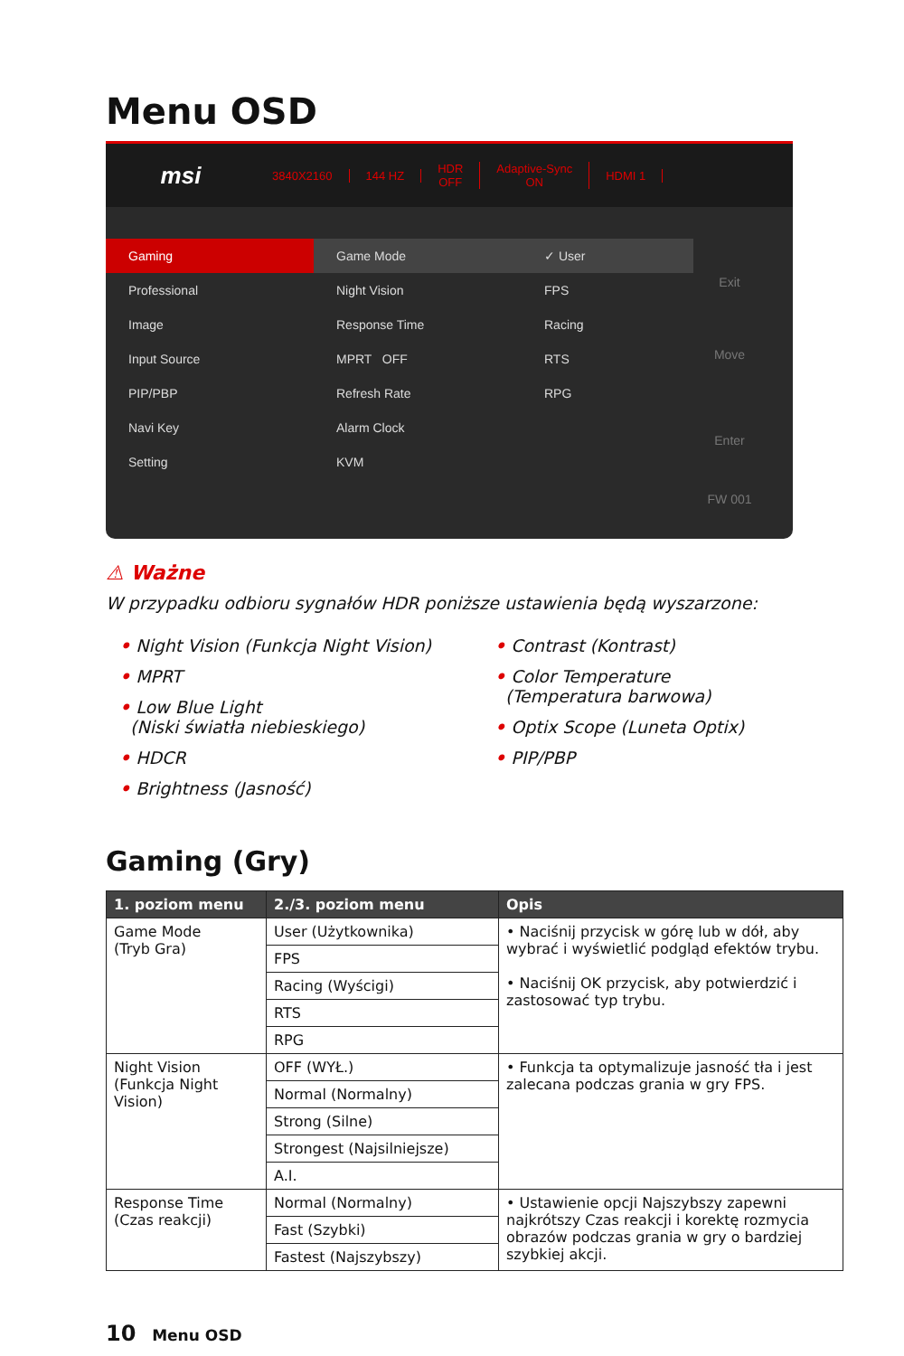Menu OSD
msi
3840X2160 144 HZ
HDR
OFF
Adaptive-Sync
ON
HDMI 1
Gaming
Professional
Image
Input Source
PIP/PBP
Navi Key
Setting
Game Mode
Night Vision
Response Time
MPRT OFF
Refresh Rate
Alarm Clock
KVM
✓ User
FPS
Racing
RTS
RPG
Exit
Move
Enter
FW 001
⚠ Ważne
W przypadku odbioru sygnałów HDR poniższe ustawienia będą wyszarzone:
• Night Vision (Funkcja Night Vision)
• MPRT
• Low Blue Light
(Niski światła niebieskiego)
• HDCR
• Brightness (Jasność)
• Contrast (Kontrast)
• Color Temperature
(Temperatura barwowa)
• Optix Scope (Luneta Optix)
• PIP/PBP
Gaming (Gry)
| 1. poziom menu | 2./3. poziom menu | Opis |
| --- | --- | --- |
| Game Mode (Tryb Gra) | User (Użytkownika) | • Naciśnij przycisk w górę lub w dół, aby wybrać i wyświetlić podgląd efektów trybu. • Naciśnij OK przycisk, aby potwierdzić i zastosować typ trybu. |
| | FPS | |
| | Racing (Wyścigi) | |
| | RTS | |
| | RPG | |
| Night Vision (Funkcja Night Vision) | OFF (WYŁ.) | • Funkcja ta optymalizuje jasność tła i jest zalecana podczas grania w gry FPS. |
| | Normal (Normalny) | |
| | Strong (Silne) | |
| | Strongest (Najsilniejsze) | |
| | A.I. | |
| Response Time (Czas reakcji) | Normal (Normalny) | • Ustawienie opcji Najszybszy zapewni najkrótszy Czas reakcji i korektę rozmycia obrazów podczas grania w gry o bardziej szybkiej akcji. |
| | Fast (Szybki) | |
| | Fastest (Najszybszy) | |
10 Menu OSD